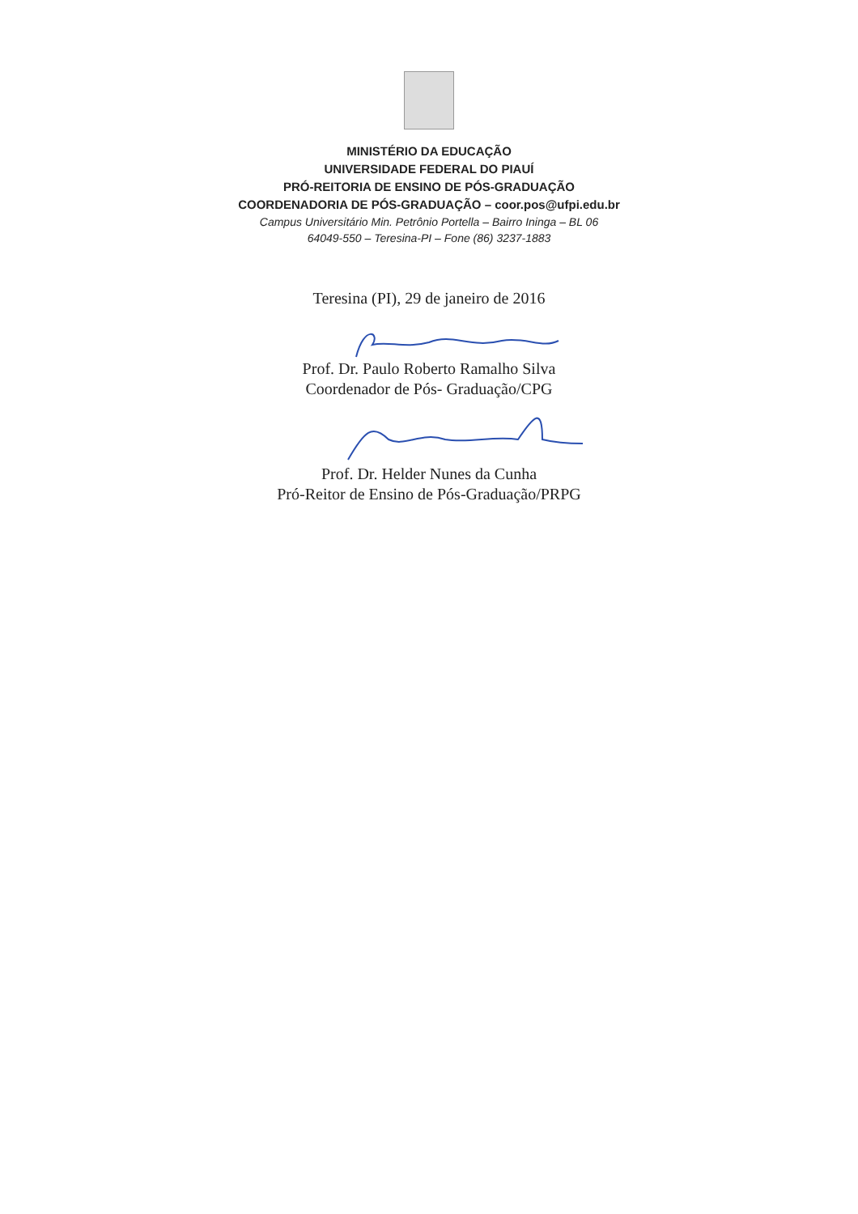MINISTÉRIO DA EDUCAÇÃO
UNIVERSIDADE FEDERAL DO PIAUÍ
PRÓ-REITORIA DE ENSINO DE PÓS-GRADUAÇÃO
COORDENADORIA DE PÓS-GRADUAÇÃO – coor.pos@ufpi.edu.br
Campus Universitário Min. Petrônio Portella – Bairro Ininga – BL 06
64049-550 – Teresina-PI – Fone (86) 3237-1883
Teresina (PI), 29 de janeiro de 2016
Prof. Dr. Paulo Roberto Ramalho Silva
Coordenador de Pós- Graduação/CPG
Prof. Dr. Helder Nunes da Cunha
Pró-Reitor de Ensino de Pós-Graduação/PRPG